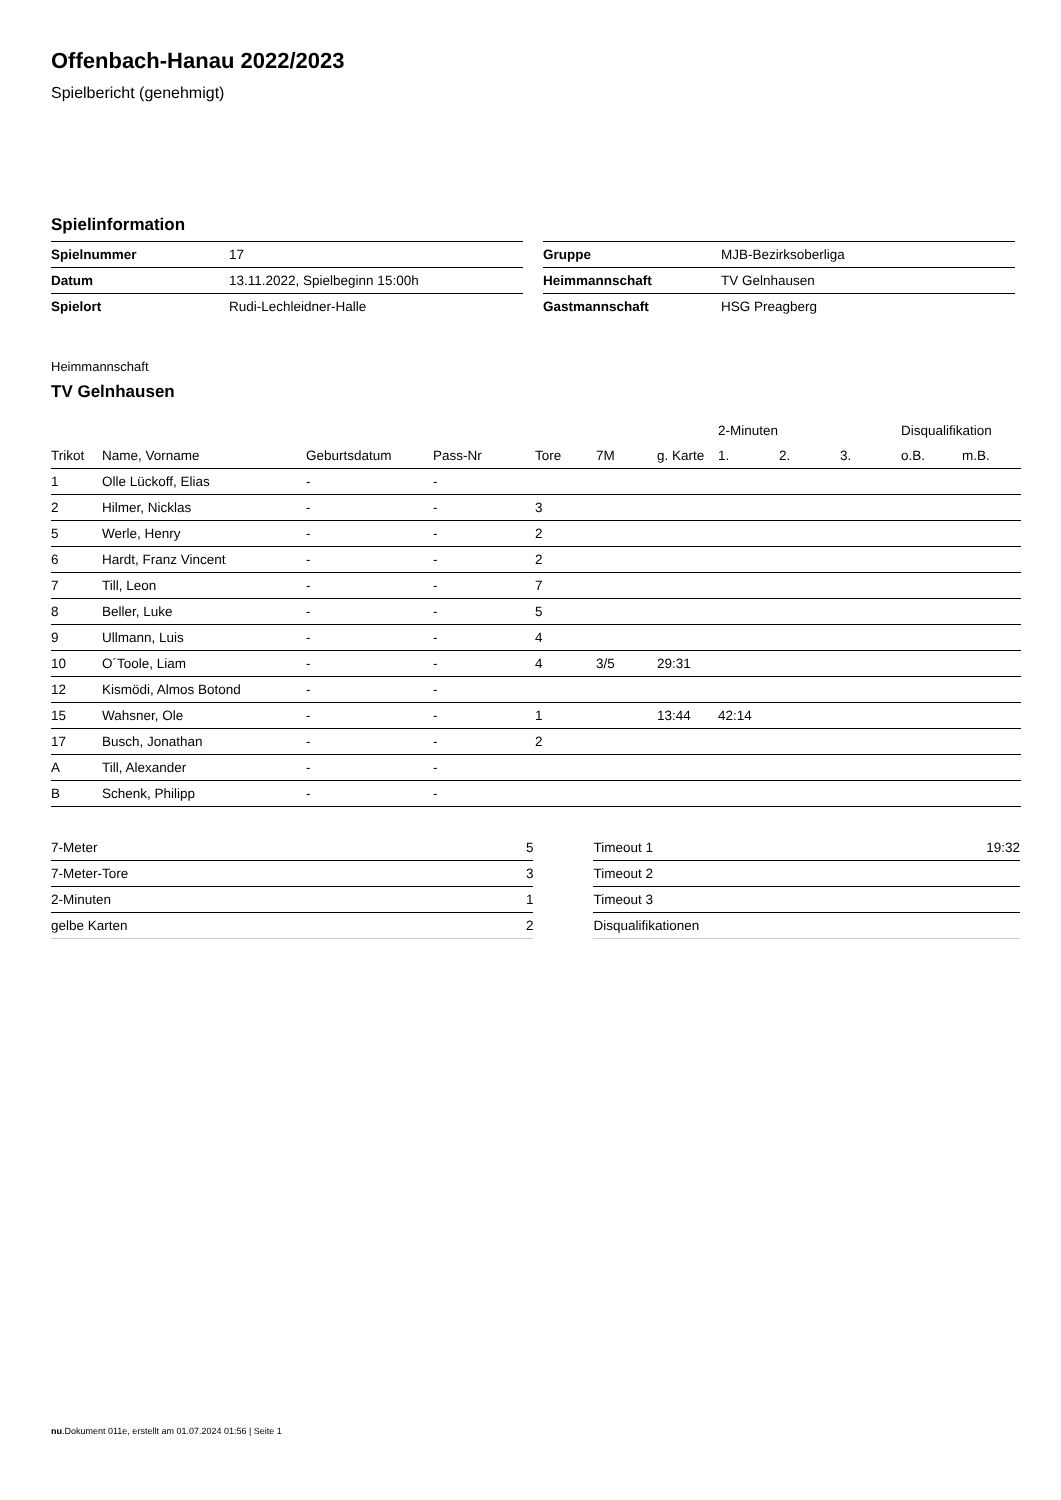Offenbach-Hanau 2022/2023
Spielbericht (genehmigt)
Spielinformation
| Spielnummer | 17 |
| Datum | 13.11.2022, Spielbeginn 15:00h |
| Spielort | Rudi-Lechleidner-Halle |
| Gruppe | MJB-Bezirksoberliga |
| Heimmannschaft | TV Gelnhausen |
| Gastmannschaft | HSG Preagberg |
Heimmannschaft
TV Gelnhausen
| | | | | | | | 2-Minuten | | | Disqualifikation | |
| --- | --- | --- | --- | --- | --- | --- | --- | --- | --- | --- | --- |
| Trikot | Name, Vorname | Geburtsdatum | Pass-Nr | Tore | 7M | g. Karte | 1. | 2. | 3. | o.B. | m.B. |
| 1 | Olle Lückoff, Elias | - | - | | | | | | | | |
| 2 | Hilmer, Nicklas | - | - | 3 | | | | | | | |
| 5 | Werle, Henry | - | - | 2 | | | | | | | |
| 6 | Hardt, Franz Vincent | - | - | 2 | | | | | | | |
| 7 | Till, Leon | - | - | 7 | | | | | | | |
| 8 | Beller, Luke | - | - | 5 | | | | | | | |
| 9 | Ullmann, Luis | - | - | 4 | | | | | | | |
| 10 | O´Toole, Liam | - | - | 4 | 3/5 | 29:31 | | | | | |
| 12 | Kismödi, Almos Botond | - | - | | | | | | | | |
| 15 | Wahsner, Ole | - | - | 1 | | 13:44 | 42:14 | | | | |
| 17 | Busch, Jonathan | - | - | 2 | | | | | | | |
| A | Till, Alexander | - | - | | | | | | | | |
| B | Schenk, Philipp | - | - | | | | | | | | |
| 7-Meter | 5 |
| 7-Meter-Tore | 3 |
| 2-Minuten | 1 |
| gelbe Karten | 2 |
| Timeout 1 | 19:32 |
| Timeout 2 | |
| Timeout 3 | |
| Disqualifikationen | |
nu.Dokument 011e, erstellt am 01.07.2024 01:56 | Seite 1